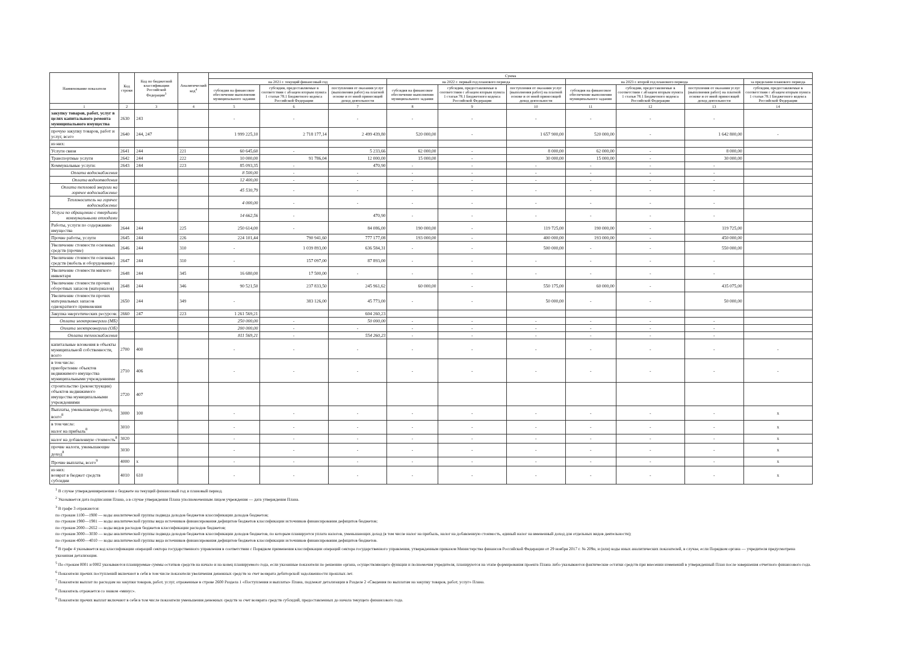| Наименование показателя | Код строки | Код по бюджетной классификации Российской Федерации<sup>3</sup> | Аналитический код<sup>4</sup> | Сумма | | | | | | | | | |
| --- | --- | --- | --- | --- | --- | --- | --- | --- | --- | --- | --- | --- | --- |
| | | | | на 2021 г. текущий финансовый год | | | на 2022 г. первый год планового периода | | | на 2023 г. второй год планового периода | | | за пределами планового периода |
| | | | | субсидия на финансовое обеспечение выполнения муниципального задания | субсидии, предоставляемые в соответствии с абзацем вторым пункта 1 статьи 78.1 Бюджетного кодекса Российской Федерации | поступления от оказания услуг (выполнения работ) на платной основе и от иной приносящей доход деятельности | субсидия на финансовое обеспечение выполнения муниципального задания | субсидии, предоставляемые в соответствии с абзацем вторым пункта 1 статьи 78.1 Бюджетного кодекса Российской Федерации | поступления от оказания услуг (выполнения работ) на платной основе и от иной приносящей доход деятельности | субсидия на финансовое обеспечение выполнения муниципального задания | субсидии, предоставляемые в соответствии с абзацем вторым пункта 1 статьи 78.1 Бюджетного кодекса Российской Федерации | поступления от оказания услуг (выполнения работ) на платной основе и от иной приносящей доход деятельности | субсидии, предоставляемые в соответствии с абзацем вторым пункта 1 статьи 78.1 Бюджетного кодекса Российской Федерации |
| 1 | 2 | 3 | 4 | 5 | 6 | 7 | 8 | 9 | 10 | 11 | 12 | 13 | 14 |
| закупку товаров, работ, услуг в целях капитального ремонта муниципального имущества | 2630 | 243 | | - | - | - | - | - | - | - | - | - | |
| прочую закупку товаров, работ и услуг, всего | 2640 | 244, 247 | | 1 999 225,10 | 2 718 177,14 | 2 499 439,80 | 520 000,00 | - | 1 657 900,00 | 520 000,00 | - | 1 642 800,00 | - |
| из них: | | | | | | | | | | | | | |
| Услуги связи | 2641 | 244 | 221 | 60 645,60 | - | 5 233,66 | 62 000,00 | - | 8 000,00 | 62 000,00 | - | 8 000,00 | |
| Транспортные услуги | 2642 | 244 | 222 | 10 000,00 | 91 786,04 | 12 000,00 | 15 000,00 | - | 30 000,00 | 15 000,00 | - | 30 000,00 | |
| Коммунальные услуги: | 2643 | 244 | 223 | 85 093,35 | - | 470,90 | - | - | - | - | - | - | |
| Оплата водоснабжения | | | | 8 500,00 | - | - | - | - | - | - | - | - | |
| Оплата водоотведения | | | | 12 400,00 | - | - | - | - | - | - | - | - | |
| Оплата тепловой энергии на горячее водоснабжение | | | | 45 530,79 | - | - | - | - | - | - | - | - | |
| Теплоноситель на горячее водоснабжение | | | | 4 000,00 | - | - | - | - | - | - | - | - | |
| Услуга по обращению с твердыми коммунальными отходами | | | | 14 662,56 | - | 470,90 | - | - | - | - | - | - | |
| Работы, услуги по содержанию имущества | 2644 | 244 | 225 | 250 614,00 | - | 84 086,00 | 190 000,00 | - | 119 725,00 | 190 000,00 | - | 119 725,00 | |
| Прочие работы, услуги | 2645 | 244 | 226 | 224 101,44 | 790 941,60 | 777 177,08 | 193 000,00 | - | 400 000,00 | 193 000,00 | - | 450 000,00 | |
| Увеличение стоимости основных средств (прочие) | 2646 | 244 | 310 | - | 1 039 893,00 | 636 584,31 | - | - | 500 000,00 | - | - | 550 000,00 | |
| Увеличение стоимости основных средств (мебель и оборудование) | 2647 | 244 | 310 | - | 157 097,00 | 87 893,00 | - | - | - | - | - | - | |
| Увеличение стоимости мягкого инвентаря | 2648 | 244 | 345 | 16 680,00 | 17 500,00 | - | - | - | - | - | - | - | |
| Увеличение стоимости прочих оборотных запасов (материалов) | 2648 | 244 | 346 | 90 521,50 | 237 833,50 | 245 961,62 | 60 000,00 | - | 550 175,00 | 60 000,00 | - | 435 075,00 | |
| Увеличение стоимости прочих материальных запасов однократного применения | 2650 | 244 | 349 | - | 383 126,00 | 45 773,00 | - | - | 50 000,00 | - | - | 50 000,00 | |
| Закупка энергетических ресурсов: | 2660 | 247 | 223 | 1 261 569,21 | | 604 260,23 | | | | | | | |
| Оплата электроэнергии (МБ) | | | | 250 000,00 | - | 50 000,00 | - | - | - | - | - | - | |
| Оплата электроэнергии (ОБ) | | | | 200 000,00 | - | - | - | - | - | - | - | - | |
| Оплата теплоснабжения | | | | 811 569,21 | - | 554 260,23 | - | - | - | - | - | - | |
| капитальные вложения в объекты муниципальной собственности, всего | 2700 | 400 | | - | - | - | - | - | - | - | - | - | - |
| в том числе: приобретение объектов недвижимого имущества муниципальными учреждениями | 2710 | 406 | | - | - | - | - | - | - | - | - | - | - |
| строительство (реконструкция) объектов недвижимого имущества муниципальными учреждениями | 2720 | 407 | | | | | | | | | | | |
| Выплаты, уменьшающие доход, всего<sup>8</sup> | 3000 | 100 | | - | - | - | - | - | - | - | - | - | x |
| в том числе: налог на прибыль<sup>8</sup> | 3010 | | | - | - | - | - | - | - | - | - | - | x |
| налог на добавленную стоимость<sup>8</sup> | 3020 | | | - | - | - | - | - | - | - | - | - | x |
| прочие налоги, уменьшающие доход<sup>8</sup> | 3030 | | | - | - | - | - | - | - | - | - | - | x |
| Прочие выплаты, всего<sup>9</sup> | 4000 | x | | - | - | - | - | - | - | - | - | - | x |
| из них: возврат в бюджет средств субсидии | 4010 | 610 | | - | - | - | - | - | - | - | - | - | x |
<sup>1</sup> В случае утверждениярешения о бюджете на текущий финансовый год и плановый период.
<sup>2</sup> Указывается дата подписания Плана, а в случае утверждения Плана уполномоченным лицом учреждения — дата утверждения Плана.
<sup>3</sup> В графе 3 отражаются:
по строкам 1100—1900 — коды аналитической группы подвида доходов бюджетов классификации доходов бюджетов;
по строкам 1980—1981 — коды аналитической группы вида источников финансирования дефицитов бюджетов классификации источников финансирования дефицитов бюджетов;
по строкам 2000—2652 — коды видов расходов бюджетов классификации расходов бюджетов;
по строкам 3000—3030 — коды аналитической группы подвида доходов бюджетов классификации доходов бюджетов, по которым планируется уплата налогов, уменьшающих доход (в том числе налог на прибыль, налог на добавленную стоимость, единый налог на вмененный доход для отдельных видов деятельности);
по строкам 4000—4010 — коды аналитической группы вида источников финансирования дефицитов бюджетов классификации источников финансирования дефицитов бюджетов.
<sup>4</sup> В графе 4 указывается код классификации операций сектора государственного управления в соответствии с Порядком применения классификации операций сектора государственного управления, утвержденным приказом Министерства финансов Российской Федерации от 29 ноября 2017 г. № 209н, и (или) коды иных аналитических показателей, в случае, если Порядком органа — учредителя предусмотрена указанная детализация.
<sup>5</sup> По строкам 0001 и 0002 указываются планируемые суммы остатков средств на начало и на конец планируемого года, если указанные показатели по решению органа, осуществляющего функции и полномочия учредителя, планируются на этапе формирования проекта Плана либо указываются фактические остатки средств при внесении изменений в утвержденный План после завершения отчетного финансового года.
<sup>6</sup> Показатели прочих поступлений включают в себя в том числе показатели увеличения денежных средств за счет возврата дебиторской задолженности прошлых лет.
<sup>7</sup> Показатели выплат по расходам на закупки товаров, работ, услуг, отраженные в строке 2600 Раздела 1 «Поступления и выплаты» Плана, подлежат детализации в Разделе 2 «Сведения по выплатам на закупку товаров, работ, услуг» Плана.
<sup>8</sup> Показатель отражается со знаком «минус».
<sup>9</sup> Показатели прочих выплат включают в себя в том числе показатели уменьшения денежных средств за счет возврата средств субсидий, предоставленных до начала текущего финансового года.